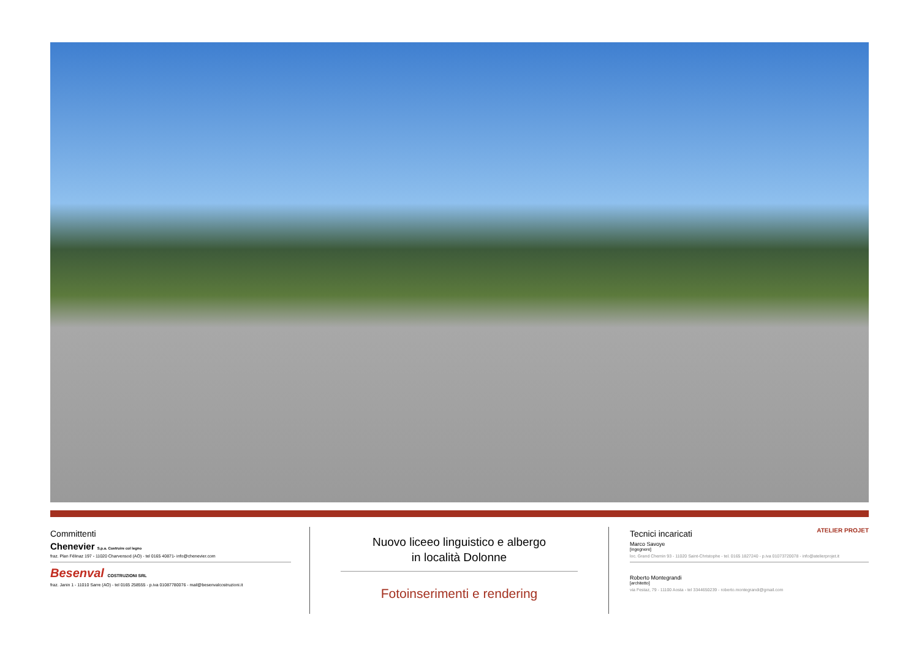Committenti
Chenevier S.p.a. Costruire col legno
fraz. Plan Félinaz 197 - 11020 Charvensod (AO) - tel 0165 40871- info@chenevier.com
Besenval COSTRUZIONI SRL
fraz. Janin 1 - 11010 Sarre (AO) - tel 0165 258555 - p.iva 01087780076 - mail@besenvalcostruzioni.it
Nuovo liceeo linguistico e albergo
in località Dolonne
Fotoinserimenti e rendering
ATELIER PROJET
Tecnici incaricati
Marco Savoye
[ingegnere]
loc. Grand Chemin 93 - 11020 Saint-Christophe - tel. 0165 1827240 - p.iva 01073720078 - info@atelierprojet.it
Roberto Montegrandi
[architetto]
via Festaz, 79 - 11100 Aosta - tel 3344650239 - roberto.montegrandi@gmail.com